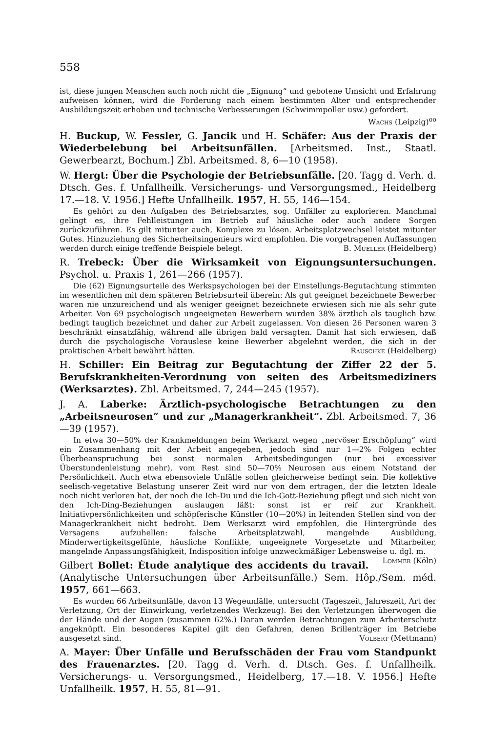558
ist, diese jungen Menschen auch noch nicht die „Eignung“ und gebotene Umsicht und Erfahrung aufweisen können, wird die Forderung nach einem bestimmten Alter und entsprechender Ausbildungszeit erhoben und technische Verbesserungen (Schwimmpoller usw.) gefordert.
Wachs (Leipzig)<sup>oo</sup>
H. Buckup, W. Fessler, G. Jancik und H. Schäfer: Aus der Praxis der Wiederbelebung bei Arbeitsunfällen. [Arbeitsmed. Inst., Staatl. Gewerbearzt, Bochum.] Zbl. Arbeitsmed. 8, 6—10 (1958).
W. Hergt: Über die Psychologie der Betriebsunfälle. [20. Tagg d. Verh. d. Dtsch. Ges. f. Unfallheilk. Versicherungs- und Versorgungsmed., Heidelberg 17.—18. V. 1956.] Hefte Unfallheilk. 1957, H. 55, 146—154.
Es gehört zu den Aufgaben des Betriebsarztes, sog. Unfäller zu explorieren. Manchmal gelingt es, ihre Fehlleistungen im Betrieb auf häusliche oder auch andere Sorgen zurückzuführen. Es gilt mitunter auch, Komplexe zu lösen. Arbeitsplatzwechsel leistet mitunter Gutes. Hinzuziehung des Sicherheitsingenieurs wird empfohlen. Die vorgetragenen Auffassungen werden durch einige treffende Beispiele belegt. B. Mueller (Heidelberg)
R. Trebeck: Über die Wirksamkeit von Eignungsuntersuchungen. Psychol. u. Praxis 1, 261—266 (1957).
Die (62) Eignungsurteile des Werkspsychologen bei der Einstellungs-Begutachtung stimmten im wesentlichen mit dem späteren Betriebsurteil überein: Als gut geeignet bezeichnete Bewerber waren nie unzureichend und als weniger geeignet bezeichnete erwiesen sich nie als sehr gute Arbeiter. Von 69 psychologisch ungeeigneten Bewerbern wurden 38% ärztlich als tauglich bzw. bedingt tauglich bezeichnet und daher zur Arbeit zugelassen. Von diesen 26 Personen waren 3 beschränkt einsatzfähig, während alle übrigen bald versagten. Damit hat sich erwiesen, daß durch die psychologische Vorauslese keine Bewerber abgelehnt werden, die sich in der praktischen Arbeit bewährt hätten. Rauschke (Heidelberg)
H. Schiller: Ein Beitrag zur Begutachtung der Ziffer 22 der 5. Berufskrankheiten-Verordnung von seiten des Arbeitsmediziners (Werksarztes). Zbl. Arbeitsmed. 7, 244—245 (1957).
J. A. Laberke: Ärztlich-psychologische Betrachtungen zu den „Arbeitsneurosen“ und zur „Managerkrankheit“. Zbl. Arbeitsmed. 7, 36—39 (1957).
In etwa 30—50% der Krankmeldungen beim Werkarzt wegen „nervöser Erschöpfung“ wird ein Zusammenhang mit der Arbeit angegeben, jedoch sind nur 1—2% Folgen echter Überbeanspruchung bei sonst normalen Arbeitsbedingungen (nur bei excessiver Überstundenleistung mehr), vom Rest sind 50—70% Neurosen aus einem Notstand der Persönlichkeit. Auch etwa ebensoviele Unfälle sollen gleicherweise bedingt sein. Die kollektive seelisch-vegetative Belastung unserer Zeit wird nur von dem ertragen, der die letzten Ideale noch nicht verloren hat, der noch die Ich-Du und die Ich-Gott-Beziehung pflegt und sich nicht von den Ich-Ding-Beziehungen auslaugen läßt: sonst ist er reif zur Krankheit. Initiativpersönlichkeiten und schöpferische Künstler (10—20%) in leitenden Stellen sind von der Managerkrankheit nicht bedroht. Dem Werksarzt wird empfohlen, die Hintergründe des Versagens aufzuhellen: falsche Arbeitsplatzwahl, mangelnde Ausbildung, Minderwertigkeitsgefühle, häusliche Konflikte, ungeeignete Vorgesetzte und Mitarbeiter, mangelnde Anpassungsfähigkeit, Indisposition infolge unzweckmäßiger Lebensweise u. dgl. m. Lommer (Köln)
Gilbert Bollet: Étude analytique des accidents du travail. (Analytische Untersuchungen über Arbeitsunfälle.) Sem. Hôp./Sem. méd. 1957, 661—663.
Es wurden 66 Arbeitsunfälle, davon 13 Wegeunfälle, untersucht (Tageszeit, Jahreszeit, Art der Verletzung, Ort der Einwirkung, verletzendes Werkzeug). Bei den Verletzungen überwogen die der Hände und der Augen (zusammen 62%.) Daran werden Betrachtungen zum Arbeiterschutz angeknüpft. Ein besonderes Kapitel gilt den Gefahren, denen Brillenträger im Betriebe ausgesetzt sind. Volbert (Mettmann)
A. Mayer: Über Unfälle und Berufsschäden der Frau vom Standpunkt des Frauenarztes. [20. Tagg d. Verh. d. Dtsch. Ges. f. Unfallheilk. Versicherungs- u. Versorgungsmed., Heidelberg, 17.—18. V. 1956.] Hefte Unfallheilk. 1957, H. 55, 81—91.